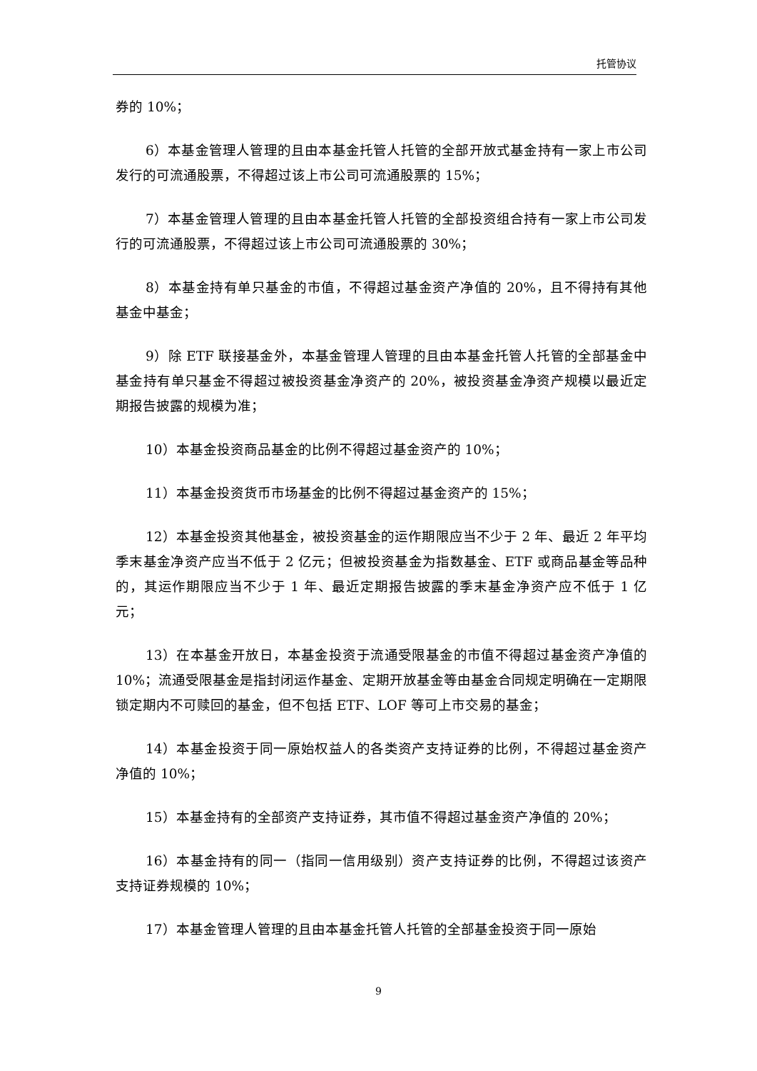托管协议
券的 10%；
6）本基金管理人管理的且由本基金托管人托管的全部开放式基金持有一家上市公司发行的可流通股票，不得超过该上市公司可流通股票的 15%；
7）本基金管理人管理的且由本基金托管人托管的全部投资组合持有一家上市公司发行的可流通股票，不得超过该上市公司可流通股票的 30%；
8）本基金持有单只基金的市值，不得超过基金资产净值的 20%，且不得持有其他基金中基金；
9）除 ETF 联接基金外，本基金管理人管理的且由本基金托管人托管的全部基金中基金持有单只基金不得超过被投资基金净资产的 20%，被投资基金净资产规模以最近定期报告披露的规模为准；
10）本基金投资商品基金的比例不得超过基金资产的 10%；
11）本基金投资货币市场基金的比例不得超过基金资产的 15%；
12）本基金投资其他基金，被投资基金的运作期限应当不少于 2 年、最近 2 年平均季末基金净资产应当不低于 2 亿元；但被投资基金为指数基金、ETF 或商品基金等品种的，其运作期限应当不少于 1 年、最近定期报告披露的季末基金净资产应不低于 1 亿元；
13）在本基金开放日，本基金投资于流通受限基金的市值不得超过基金资产净值的 10%；流通受限基金是指封闭运作基金、定期开放基金等由基金合同规定明确在一定期限锁定期内不可赎回的基金，但不包括 ETF、LOF 等可上市交易的基金；
14）本基金投资于同一原始权益人的各类资产支持证券的比例，不得超过基金资产净值的 10%；
15）本基金持有的全部资产支持证券，其市值不得超过基金资产净值的 20%；
16）本基金持有的同一（指同一信用级别）资产支持证券的比例，不得超过该资产支持证券规模的 10%；
17）本基金管理人管理的且由本基金托管人托管的全部基金投资于同一原始
9